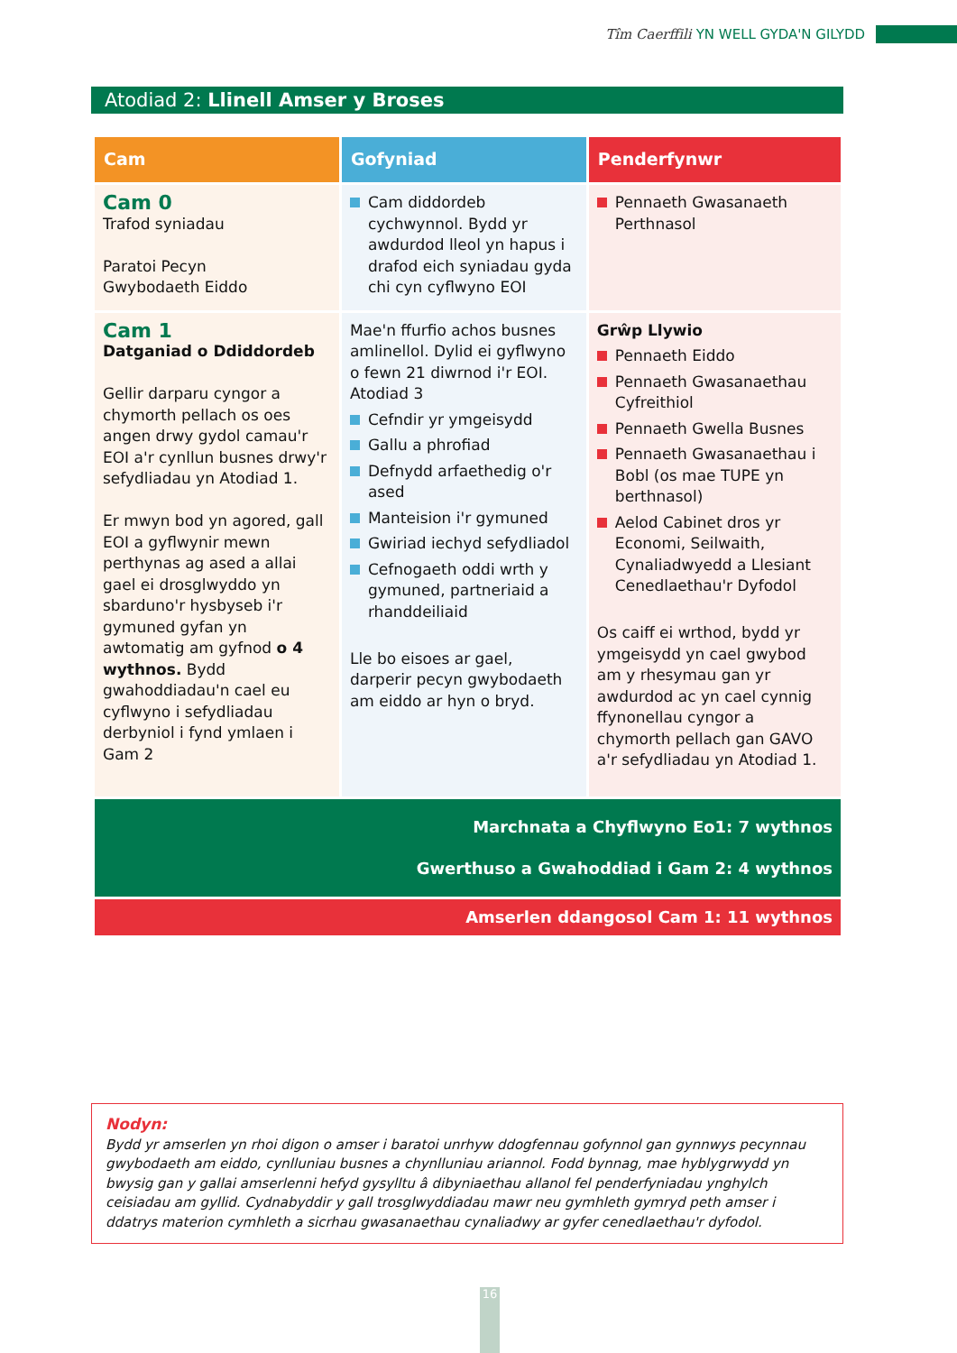Tîm Caerffili YN WELL GYDA'N GILYDD
Atodiad 2: Llinell Amser y Broses
| Cam | Gofyniad | Penderfynwr |
| --- | --- | --- |
| Cam 0 Trafod syniadau Paratoi Pecyn Gwybodaeth Eiddo | Cam diddordeb cychwynnol. Bydd yr awdurdod lleol yn hapus i drafod eich syniadau gyda chi cyn cyflwyno EOI | Pennaeth Gwasanaeth Perthnasol |
| Cam 1 Datganiad o Ddiddordeb Gellir darparu cyngor a chymorth pellach os oes angen drwy gydol camau'r EOI a'r cynllun busnes drwy'r sefydliadau yn Atodiad 1. Er mwyn bod yn agored, gall EOI a gyflwynir mewn perthynas ag ased a allai gael ei drosglwyddo yn sbarduno'r hysbyseb i'r gymuned gyfan yn awtomatig am gyfnod o 4 wythnos. Bydd gwahoddiadau'n cael eu cyflwyno i sefydliadau derbyniol i fynd ymlaen i Gam 2 | Mae'n ffurfio achos busnes amlinellol. Dylid ei gyflwyno o fewn 21 diwrnod i'r EOI. Atodiad 3 Cefndir yr ymgeisydd Gallu a phrofiad Defnydd arfaethedig o'r ased Manteision i'r gymuned Gwiriad iechyd sefydliadol Cefnogaeth oddi wrth y gymuned, partneriaid a rhanddeiliaid Lle bo eisoes ar gael, darperir pecyn gwybodaeth am eiddo ar hyn o bryd. | Grŵp Llywio Pennaeth Eiddo Pennaeth Gwasanaethau Cyfreithiol Pennaeth Gwella Busnes Pennaeth Gwasanaethau i Bobl (os mae TUPE yn berthnasol) Aelod Cabinet dros yr Economi, Seilwaith, Cynaliadwyedd a Llesiant Cenedlaethau'r Dyfodol Os caiff ei wrthod, bydd yr ymgeisydd yn cael gwybod am y rhesymau gan yr awdurdod ac yn cael cynnig ffynonellau cyngor a chymorth pellach gan GAVO a'r sefydliadau yn Atodiad 1. |
| Marchnata a Chyflwyno Eo1: 7 wythnos Gwerthuso a Gwahoddiad i Gam 2: 4 wythnos | | |
| Amserlen ddangosol Cam 1: 11 wythnos | | |
Nodyn:
Bydd yr amserlen yn rhoi digon o amser i baratoi unrhyw ddogfennau gofynnol gan gynnwys pecynnau gwybodaeth am eiddo, cynlluniau busnes a chynlluniau ariannol. Fodd bynnag, mae hyblygrwydd yn bwysig gan y gallai amserlenni hefyd gysylltu â dibyniaethau allanol fel penderfyniadau ynghylch ceisiadau am gyllid. Cydnabyddir y gall trosglwyddiadau mawr neu gymhleth gymryd peth amser i ddatrys materion cymhleth a sicrhau gwasanaethau cynaliadwy ar gyfer cenedlaethau'r dyfodol.
16